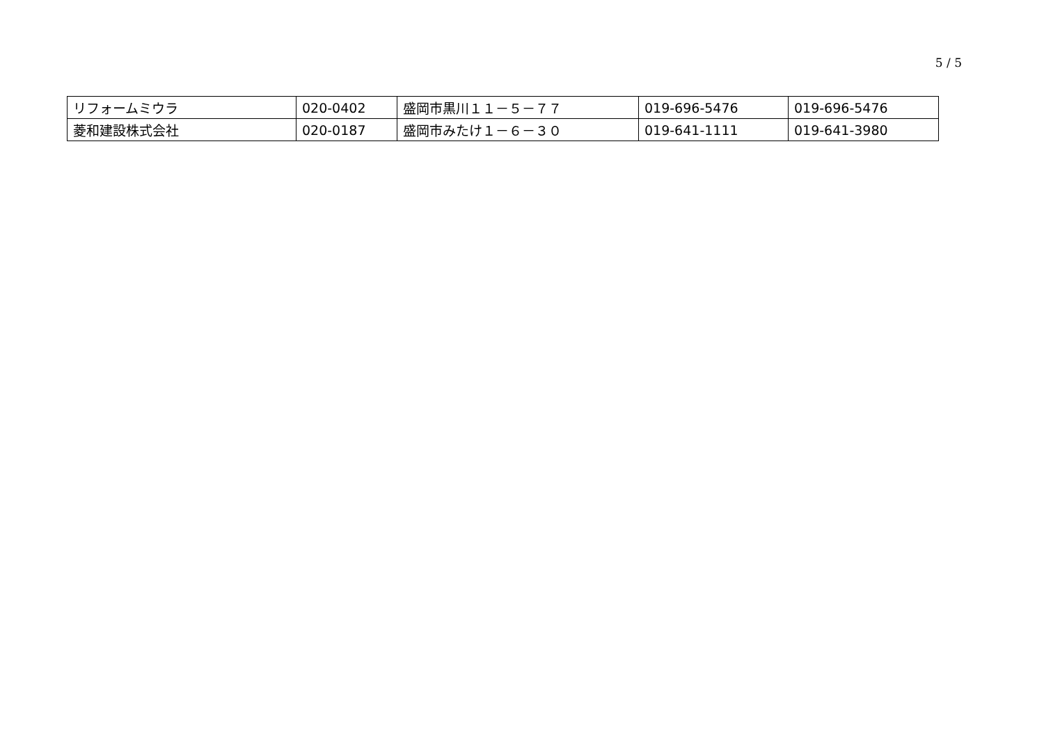5 / 5
| リフォームミウラ | 020-0402 | 盛岡市黒川１１－５－７７ | 019-696-5476 | 019-696-5476 |
| 菱和建設株式会社 | 020-0187 | 盛岡市みたけ１－６－３０ | 019-641-1111 | 019-641-3980 |